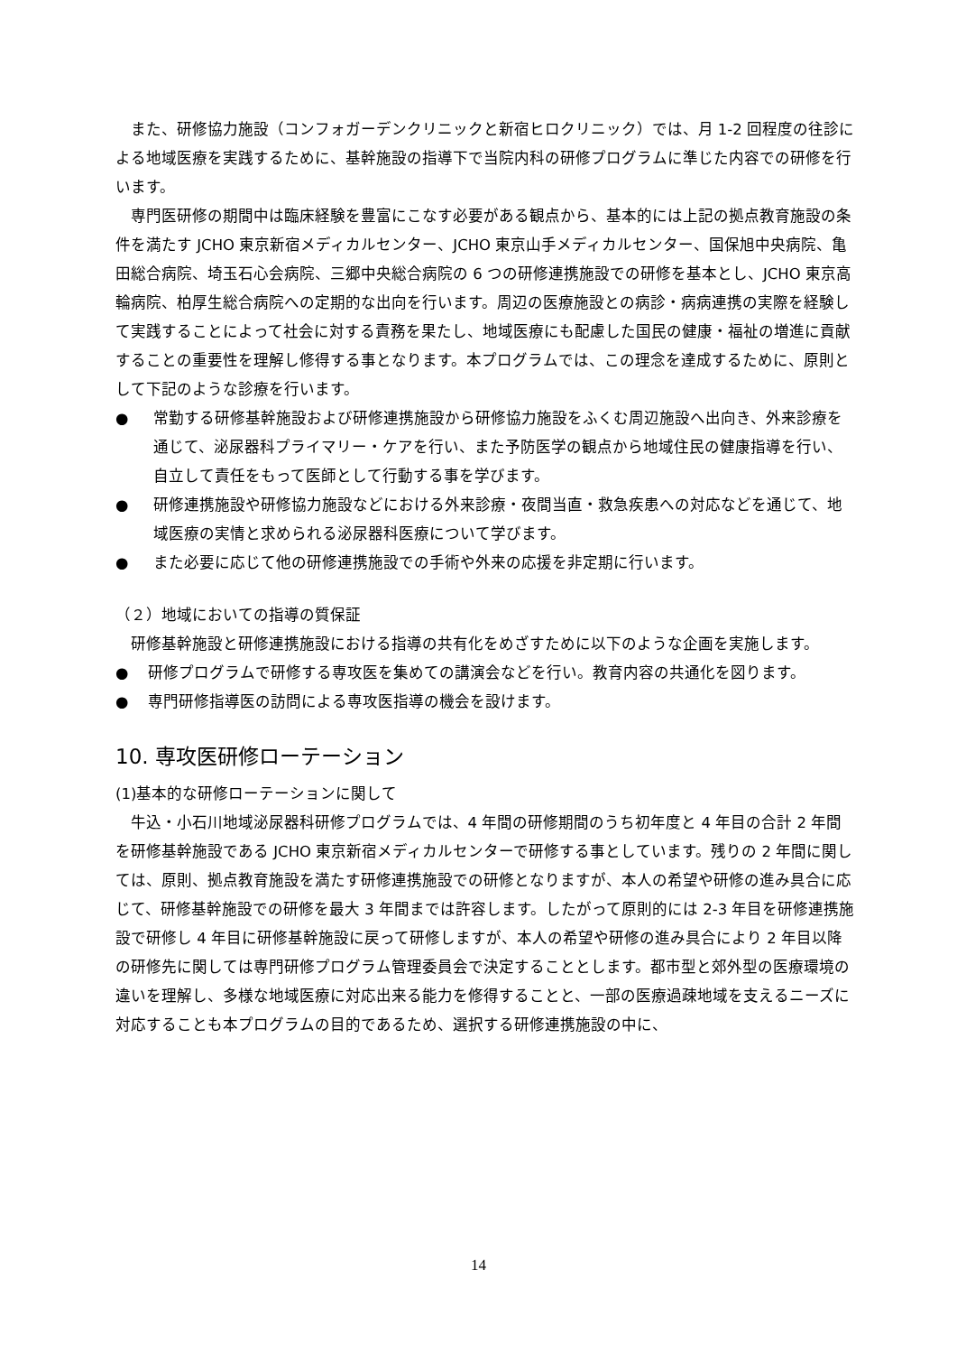また、研修協力施設（コンフォガーデンクリニックと新宿ヒロクリニック）では、月 1-2 回程度の往診による地域医療を実践するために、基幹施設の指導下で当院内科の研修プログラムに準じた内容での研修を行います。
専門医研修の期間中は臨床経験を豊富にこなす必要がある観点から、基本的には上記の拠点教育施設の条件を満たす JCHO 東京新宿メディカルセンター、JCHO 東京山手メディカルセンター、国保旭中央病院、亀田総合病院、埼玉石心会病院、三郷中央総合病院の 6 つの研修連携施設での研修を基本とし、JCHO 東京高輪病院、柏厚生総合病院への定期的な出向を行います。周辺の医療施設との病診・病病連携の実際を経験して実践することによって社会に対する責務を果たし、地域医療にも配慮した国民の健康・福祉の増進に貢献することの重要性を理解し修得する事となります。本プログラムでは、この理念を達成するために、原則として下記のような診療を行います。
● 常勤する研修基幹施設および研修連携施設から研修協力施設をふくむ周辺施設へ出向き、外来診療を通じて、泌尿器科プライマリー・ケアを行い、また予防医学の観点から地域住民の健康指導を行い、自立して責任をもって医師として行動する事を学びます。
● 研修連携施設や研修協力施設などにおける外来診療・夜間当直・救急疾患への対応などを通じて、地域医療の実情と求められる泌尿器科医療について学びます。
● また必要に応じて他の研修連携施設での手術や外来の応援を非定期に行います。
（２）地域においての指導の質保証
研修基幹施設と研修連携施設における指導の共有化をめざすために以下のような企画を実施します。
● 研修プログラムで研修する専攻医を集めての講演会などを行い。教育内容の共通化を図ります。
● 専門研修指導医の訪問による専攻医指導の機会を設けます。
10. 専攻医研修ローテーション
(1)基本的な研修ローテーションに関して
牛込・小石川地域泌尿器科研修プログラムでは、4 年間の研修期間のうち初年度と 4 年目の合計 2 年間を研修基幹施設である JCHO 東京新宿メディカルセンターで研修する事としています。残りの 2 年間に関しては、原則、拠点教育施設を満たす研修連携施設での研修となりますが、本人の希望や研修の進み具合に応じて、研修基幹施設での研修を最大 3 年間までは許容します。したがって原則的には 2-3 年目を研修連携施設で研修し 4 年目に研修基幹施設に戻って研修しますが、本人の希望や研修の進み具合により 2 年目以降の研修先に関しては専門研修プログラム管理委員会で決定することとします。都市型と郊外型の医療環境の違いを理解し、多様な地域医療に対応出来る能力を修得することと、一部の医療過疎地域を支えるニーズに対応することも本プログラムの目的であるため、選択する研修連携施設の中に、
14